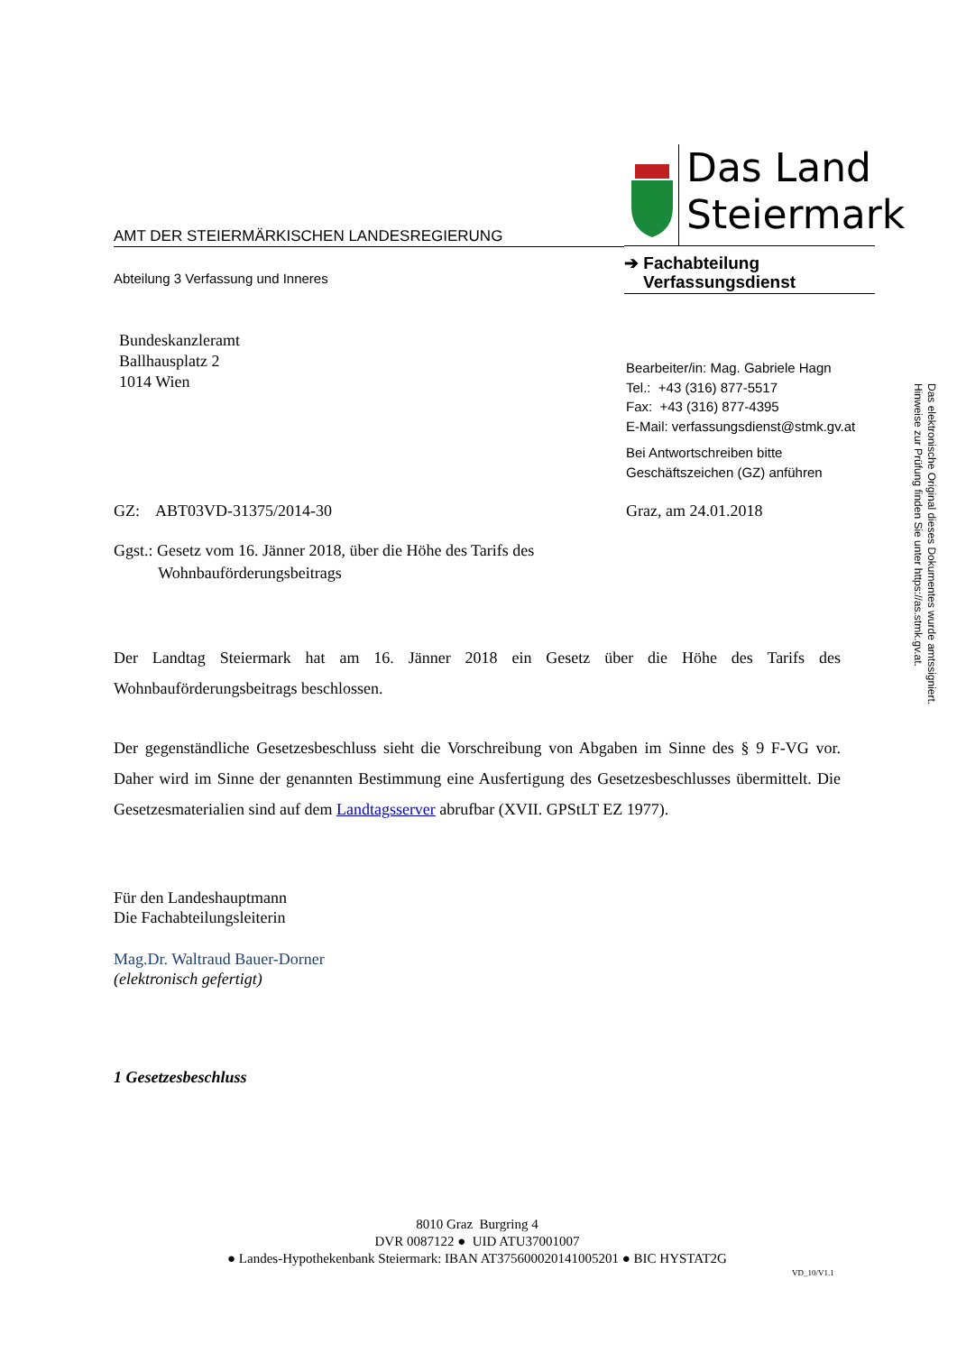AMT DER STEIERMÄRKISCHEN LANDESREGIERUNG
Abteilung 3 Verfassung und Inneres
Das Land
Steiermark
➔ Fachabteilung
Verfassungsdienst
Bundeskanzleramt
Ballhausplatz 2
1014 Wien
Bearbeiter/in: Mag. Gabriele Hagn
Tel.: +43 (316) 877-5517
Fax: +43 (316) 877-4395
E-Mail: verfassungsdienst@stmk.gv.at
Bei Antwortschreiben bitte
Geschäftszeichen (GZ) anführen
GZ: ABT03VD-31375/2014-30 Graz, am 24.01.2018
Ggst.: Gesetz vom 16. Jänner 2018, über die Höhe des Tarifs des
Wohnbauförderungsbeitrags
Der Landtag Steiermark hat am 16. Jänner 2018 ein Gesetz über die Höhe des Tarifs des Wohnbauförderungsbeitrags beschlossen.
Der gegenständliche Gesetzesbeschluss sieht die Vorschreibung von Abgaben im Sinne des § 9 F-VG vor. Daher wird im Sinne der genannten Bestimmung eine Ausfertigung des Gesetzesbeschlusses übermittelt. Die Gesetzesmaterialien sind auf dem Landtagsserver abrufbar (XVII. GPStLT EZ 1977).
Für den Landeshauptmann
Die Fachabteilungsleiterin
Mag.Dr. Waltraud Bauer-Dorner
(elektronisch gefertigt)
1 Gesetzesbeschluss
8010 Graz Burgring 4
DVR 0087122 ● UID ATU37001007
● Landes-Hypothekenbank Steiermark: IBAN AT375600020141005201 ● BIC HYSTAT2G
VD_10/V1.1
Das elektronische Original dieses Dokumentes wurde amtssigniert. Hinweise zur Prüfung finden Sie unter https://as.stmk.gv.at.